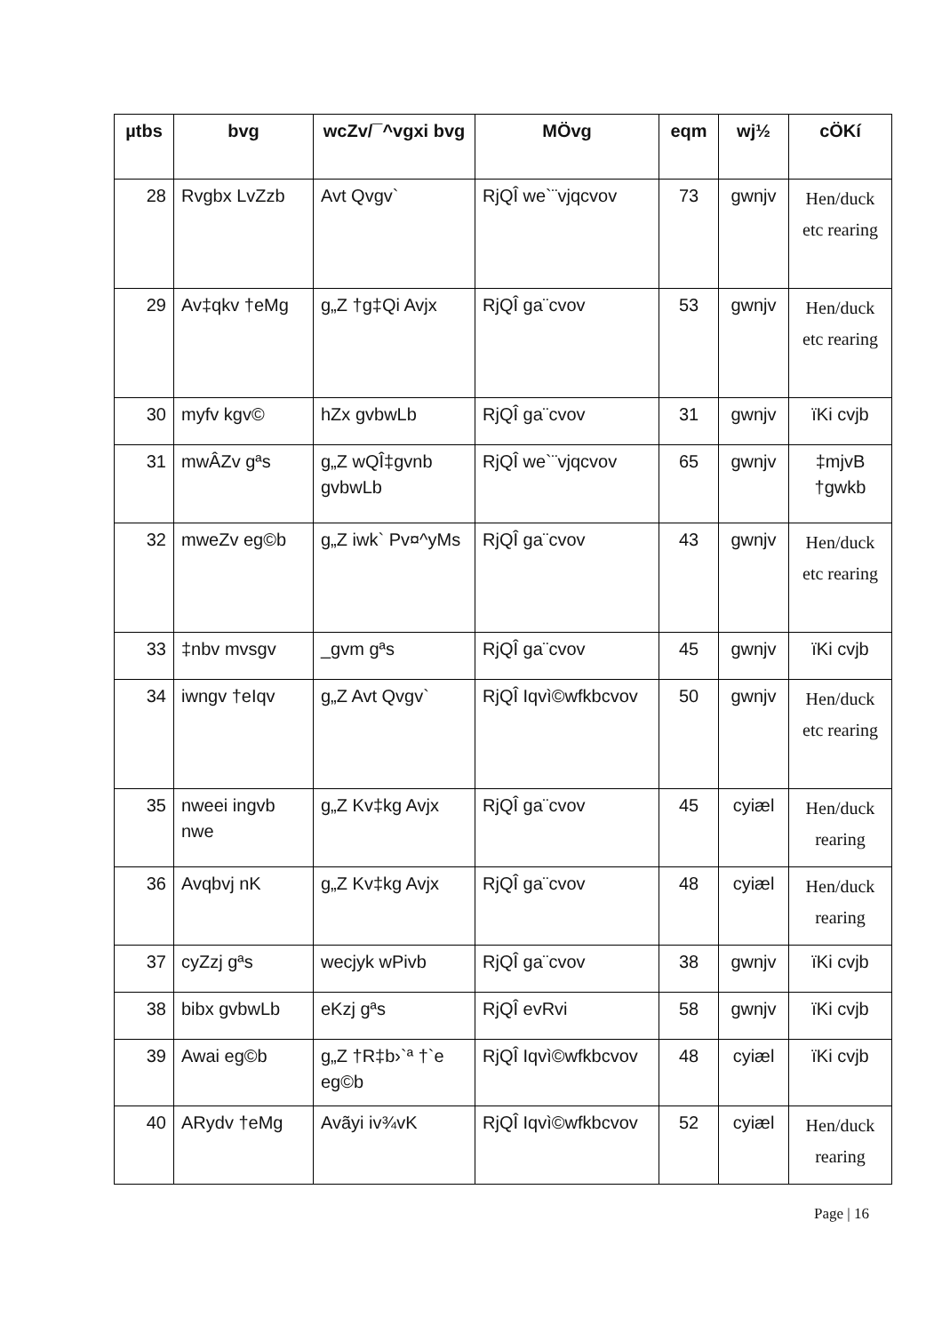| µtbs | bvg | wcZv/¯^vgxi bvg | MÖvg | eqm | wj½ | cÖKí |
| --- | --- | --- | --- | --- | --- | --- |
| 28 | Rvgbx LvZzb | Avt Qvgv` | RjQÎ we`¨vjqcvov | 73 | gwnjv | Hen/duck etc rearing |
| 29 | Av‡qkv †eMg | g„Z †g‡Qi Avjx | RjQÎ ga¨cvov | 53 | gwnjv | Hen/duck etc rearing |
| 30 | myfv kgv© | hZx gvbwLb | RjQÎ ga¨cvov | 31 | gwnjv | ïKi cvjb |
| 31 | mwÂZv gªs | g„Z wQÎ‡gvnb gvbwLb | RjQÎ we`¨vjqcvov | 65 | gwnjv | ‡mjvB †gwkb |
| 32 | mweZv eg©b | g„Z iwk` Pv¤^yMs | RjQÎ ga¨cvov | 43 | gwnjv | Hen/duck etc rearing |
| 33 | ‡nbv mvsgv | _gvm gªs | RjQÎ ga¨cvov | 45 | gwnjv | ïKi cvjb |
| 34 | iwngv †eIqv | g„Z Avt Qvgv` | RjQÎ Iqvì©wfkbcvov | 50 | gwnjv | Hen/duck etc rearing |
| 35 | nweei ingvb nwe | g„Z Kv‡kg Avjx | RjQÎ ga¨cvov | 45 | cyiæl | Hen/duck rearing |
| 36 | Avqbvj nK | g„Z Kv‡kg Avjx | RjQÎ ga¨cvov | 48 | cyiæl | Hen/duck rearing |
| 37 | cyZzj gªs | wecjyk wPivb | RjQÎ ga¨cvov | 38 | gwnjv | ïKi cvjb |
| 38 | bibx gvbwLb | eKzj gªs | RjQÎ evRvi | 58 | gwnjv | ïKi cvjb |
| 39 | Awai eg©b | g„Z †R‡b›`ª †`e eg©b | RjQÎ Iqvì©wfkbcvov | 48 | cyiæl | ïKi cvjb |
| 40 | ARydv †eMg | Avãyi iv¾vK | RjQÎ Iqvì©wfkbcvov | 52 | cyiæl | Hen/duck rearing |
Page | 16